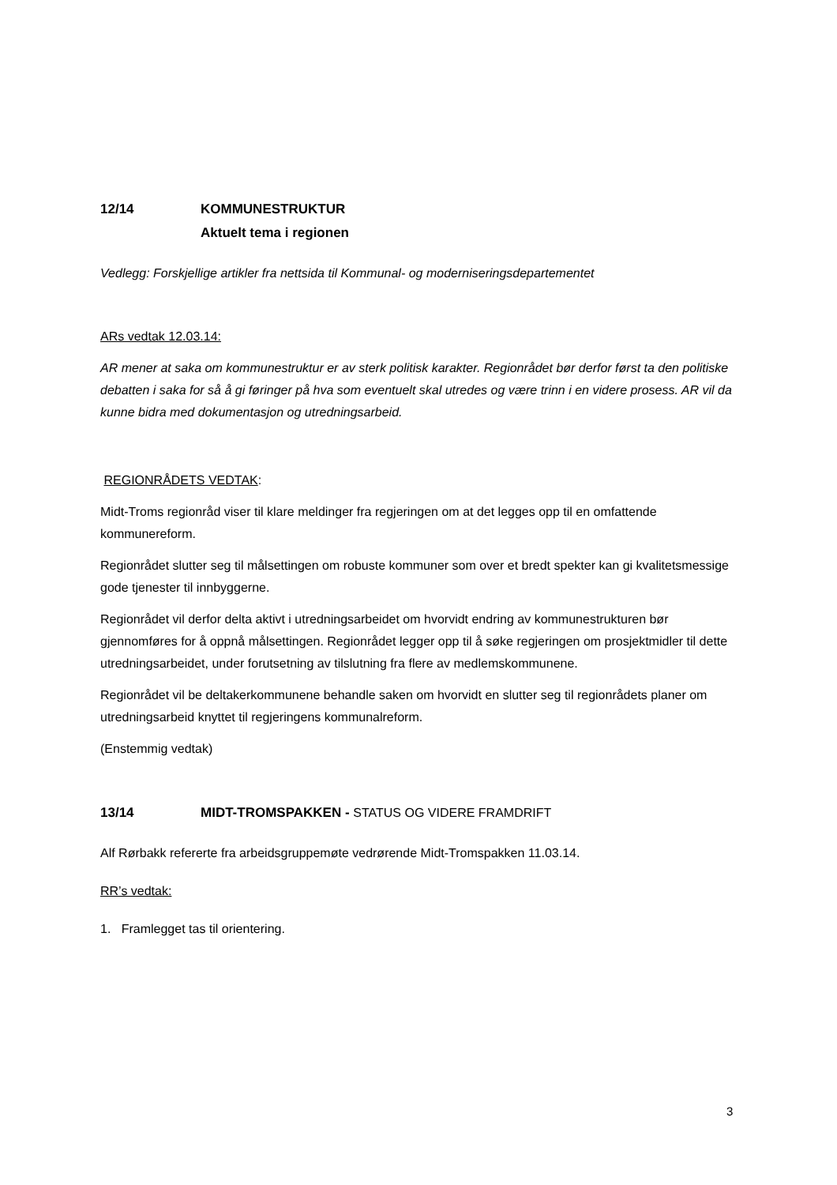12/14 KOMMUNESTRUKTUR
Aktuelt tema i regionen
Vedlegg: Forskjellige artikler fra nettsida til Kommunal- og moderniseringsdepartementet
ARs vedtak 12.03.14:
AR mener at saka om kommunestruktur er av sterk politisk karakter. Regionrådet bør derfor først ta den politiske debatten i saka for så å gi føringer på hva som eventuelt skal utredes og være trinn i en videre prosess. AR vil da kunne bidra med dokumentasjon og utredningsarbeid.
REGIONRÅDETS VEDTAK:
Midt-Troms regionråd viser til klare meldinger fra regjeringen om at det legges opp til en omfattende kommunereform.
Regionrådet slutter seg til målsettingen om robuste kommuner som over et bredt spekter kan gi kvalitetsmessige gode tjenester til innbyggerne.
Regionrådet vil derfor delta aktivt i utredningsarbeidet om hvorvidt endring av kommunestrukturen bør gjennomføres for å oppnå målsettingen. Regionrådet legger opp til å søke regjeringen om prosjektmidler til dette utredningsarbeidet, under forutsetning av tilslutning fra flere av medlemskommunene.
Regionrådet vil be deltakerkommunene behandle saken om hvorvidt en slutter seg til regionrådets planer om utredningsarbeid knyttet til regjeringens kommunalreform.
(Enstemmig vedtak)
13/14 MIDT-TROMSPAKKEN - STATUS OG VIDERE FRAMDRIFT
Alf Rørbakk refererte fra arbeidsgruppemøte vedrørende Midt-Tromspakken 11.03.14.
RR’s vedtak:
1. Framlegget tas til orientering.
3